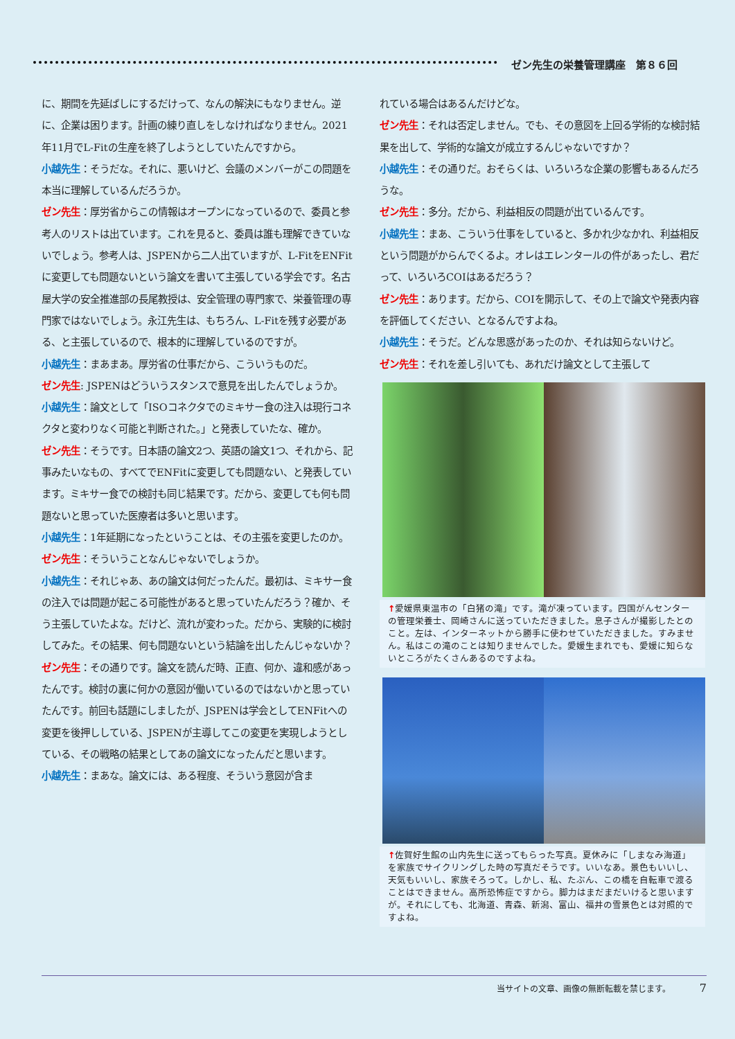ゼン先生の栄養管理講座　第８６回
に、期間を先延ばしにするだけって、なんの解決にもなりません。逆に、企業は困ります。計画の練り直しをしなければなりません。2021年11月でL-Fitの生産を終了しようとしていたんですから。
小越先生：そうだな。それに、悪いけど、会議のメンバーがこの問題を本当に理解しているんだろうか。
ゼン先生：厚労省からこの情報はオープンになっているので、委員と参考人のリストは出ています。これを見ると、委員は誰も理解できていないでしょう。参考人は、JSPENから二人出ていますが、L-FitをENFitに変更しても問題ないという論文を書いて主張している学会です。名古屋大学の安全推進部の長尾教授は、安全管理の専門家で、栄養管理の専門家ではないでしょう。永江先生は、もちろん、L-Fitを残す必要がある、と主張しているので、根本的に理解しているのですが。
小越先生：まあまあ。厚労省の仕事だから、こういうものだ。
ゼン先生: JSPENはどういうスタンスで意見を出したんでしょうか。
小越先生：論文として「ISOコネクタでのミキサー食の注入は現行コネクタと変わりなく可能と判断された。」と発表していたな、確か。
ゼン先生：そうです。日本語の論文2つ、英語の論文1つ、それから、記事みたいなもの、すべてでENFitに変更しても問題ない、と発表しています。ミキサー食での検討も同じ結果です。だから、変更しても何も問題ないと思っていた医療者は多いと思います。
小越先生：1年延期になったということは、その主張を変更したのか。
ゼン先生：そういうことなんじゃないでしょうか。
小越先生：それじゃあ、あの論文は何だったんだ。最初は、ミキサー食の注入では問題が起こる可能性があると思っていたんだろう？確か、そう主張していたよな。だけど、流れが変わった。だから、実験的に検討してみた。その結果、何も問題ないという結論を出したんじゃないか？
ゼン先生：その通りです。論文を読んだ時、正直、何か、違和感があったんです。検討の裏に何かの意図が働いているのではないかと思っていたんです。前回も話題にしましたが、JSPENは学会としてENFitへの変更を後押ししている、JSPENが主導してこの変更を実現しようとしている、その戦略の結果としてあの論文になったんだと思います。
小越先生：まあな。論文には、ある程度、そういう意図が含ま
れている場合はあるんだけどな。
ゼン先生：それは否定しません。でも、その意図を上回る学術的な検討結果を出して、学術的な論文が成立するんじゃないですか？
小越先生：その通りだ。おそらくは、いろいろな企業の影響もあるんだろうな。
ゼン先生：多分。だから、利益相反の問題が出ているんです。
小越先生：まあ、こういう仕事をしていると、多かれ少なかれ、利益相反という問題がからんでくるよ。オレはエレンタールの件があったし、君だって、いろいろCOIはあるだろう？
ゼン先生：あります。だから、COIを開示して、その上で論文や発表内容を評価してください、となるんですよね。
小越先生：そうだ。どんな思惑があったのか、それは知らないけど。
ゼン先生：それを差し引いても、あれだけ論文として主張して
↑愛媛県東温市の「白猪の滝」です。滝が凍っています。四国がんセンターの管理栄養士、岡崎さんに送っていただきました。息子さんが撮影したとのこと。左は、インターネットから勝手に使わせていただきました。すみません。私はこの滝のことは知りませんでした。愛媛生まれでも、愛媛に知らないところがたくさんあるのですよね。
↑佐賀好生館の山内先生に送ってもらった写真。夏休みに「しまなみ海道」を家族でサイクリングした時の写真だそうです。いいなあ。景色もいいし、天気もいいし、家族そろって。しかし、私、たぶん、この橋を自転車で渡ることはできません。高所恐怖症ですから。脚力はまだまだいけると思いますが。それにしても、北海道、青森、新潟、富山、福井の雪景色とは対照的ですよね。
当サイトの文章、画像の無断転載を禁じます。　　　　7